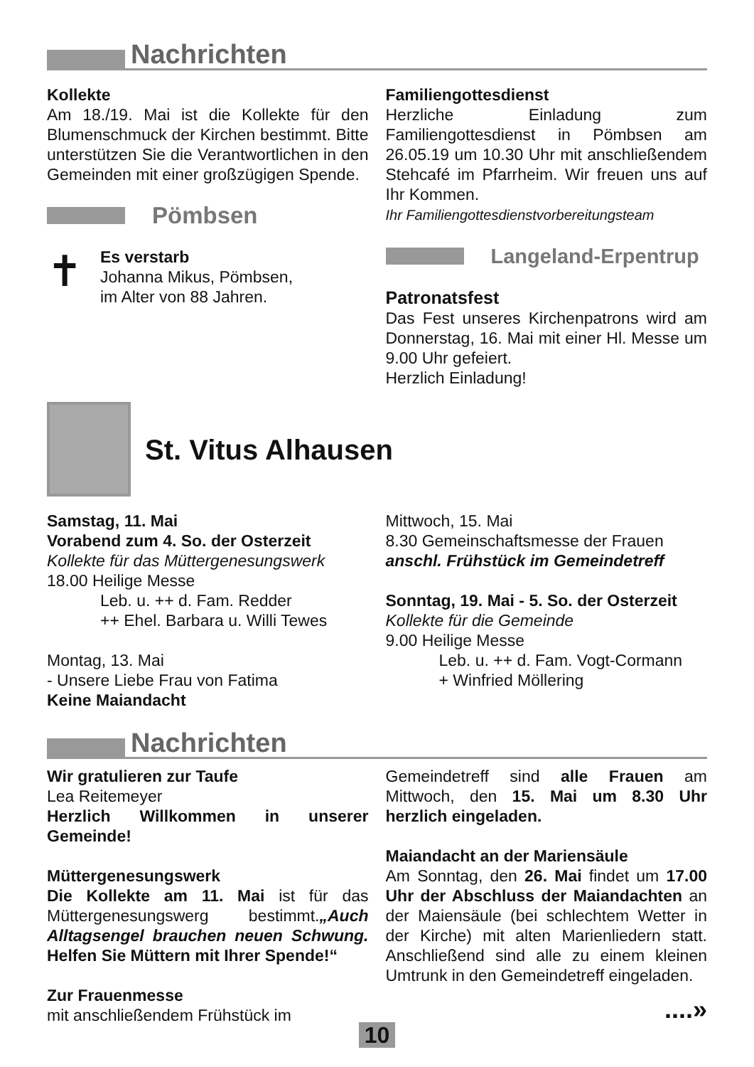Nachrichten
Kollekte
Am 18./19. Mai ist die Kollekte für den Blumenschmuck der Kirchen bestimmt. Bitte unterstützen Sie die Verantwortlichen in den Gemeinden mit einer großzügigen Spende.
Pömbsen
✝
Es verstarb
Johanna Mikus, Pömbsen,
im Alter von 88 Jahren.
Familiengottesdienst
Herzliche Einladung zum Familiengottesdienst in Pömbsen am 26.05.19 um 10.30 Uhr mit anschließendem Stehcafé im Pfarrheim. Wir freuen uns auf Ihr Kommen.
Ihr Familiengottesdienstvorbereitungsteam
Langeland-Erpentrup
Patronatsfest
Das Fest unseres Kirchenpatrons wird am Donnerstag, 16. Mai mit einer Hl. Messe um 9.00 Uhr gefeiert.
Herzlich Einladung!
St. Vitus Alhausen
Samstag, 11. Mai
Vorabend zum 4. So. der Osterzeit
Kollekte für das Müttergenesungswerk
18.00 Heilige Messe
Leb. u. ++ d. Fam. Redder
++ Ehel. Barbara u. Willi Tewes
Montag, 13. Mai
- Unsere Liebe Frau von Fatima
Keine Maiandacht
Mittwoch, 15. Mai
8.30 Gemeinschaftsmesse der Frauen
anschl. Frühstück im Gemeindetreff
Sonntag, 19. Mai - 5. So. der Osterzeit
Kollekte für die Gemeinde
9.00 Heilige Messe
Leb. u. ++ d. Fam. Vogt-Cormann
+ Winfried Möllering
Nachrichten
Wir gratulieren zur Taufe
Lea Reitemeyer
Herzlich Willkommen in unserer Gemeinde!
Müttergenesungswerk
Die Kollekte am 11. Mai ist für das Müttergenesungswerg bestimmt.„Auch Alltagsengel brauchen neuen Schwung. Helfen Sie Müttern mit Ihrer Spende!“
Zur Frauenmesse
mit anschließendem Frühstück im
Gemeindetreff sind alle Frauen am Mittwoch, den 15. Mai um 8.30 Uhr herzlich eingeladen.
Maiandacht an der Mariensäule
Am Sonntag, den 26. Mai findet um 17.00 Uhr der Abschluss der Maiandachten an der Maiensäule (bei schlechtem Wetter in der Kirche) mit alten Marienliedern statt. Anschließend sind alle zu einem kleinen Umtrunk in den Gemeindetreff eingeladen.
....»
10